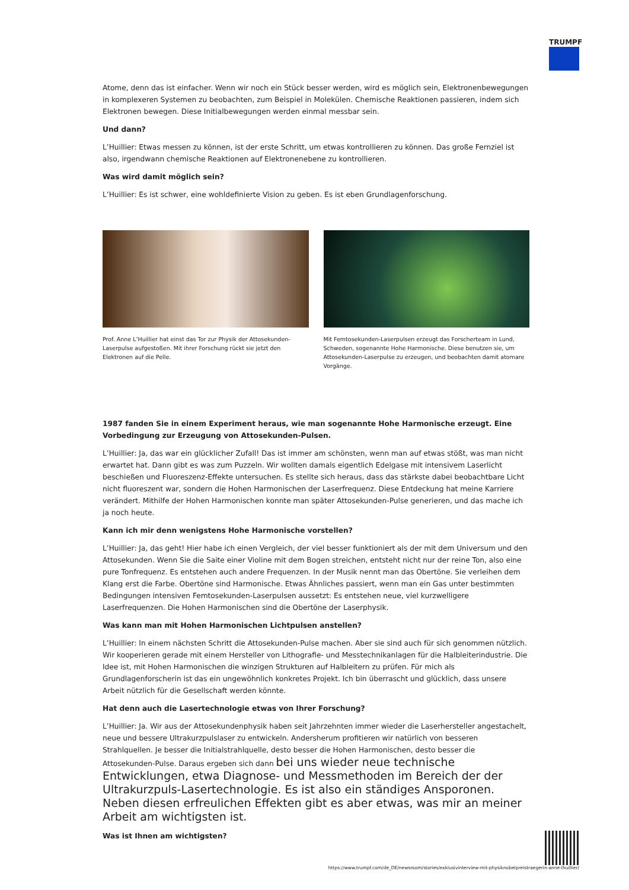TRUMPF
Atome, denn das ist einfacher. Wenn wir noch ein Stück besser werden, wird es möglich sein, Elektronenbewegungen in komplexeren Systemen zu beobachten, zum Beispiel in Molekülen. Chemische Reaktionen passieren, indem sich Elektronen bewegen. Diese Initialbewegungen werden einmal messbar sein.
Und dann?
L’Huillier: Etwas messen zu können, ist der erste Schritt, um etwas kontrollieren zu können. Das große Fernziel ist also, irgendwann chemische Reaktionen auf Elektronenebene zu kontrollieren.
Was wird damit möglich sein?
L’Huillier: Es ist schwer, eine wohldefinierte Vision zu geben. Es ist eben Grundlagenforschung.
Prof. Anne L’Huillier hat einst das Tor zur Physik der Attosekunden-Laserpulse aufgestoßen. Mit ihrer Forschung rückt sie jetzt den Elektronen auf die Pelle.
Mit Femtosekunden-Laserpulsen erzeugt das Forscherteam in Lund, Schweden, sogenannte Hohe Harmonische. Diese benutzen sie, um Attosekunden-Laserpulse zu erzeugen, und beobachten damit atomare Vorgänge.
1987 fanden Sie in einem Experiment heraus, wie man sogenannte Hohe Harmonische erzeugt. Eine Vorbedingung zur Erzeugung von Attosekunden-Pulsen.
L’Huillier: Ja, das war ein glücklicher Zufall! Das ist immer am schönsten, wenn man auf etwas stößt, was man nicht erwartet hat. Dann gibt es was zum Puzzeln. Wir wollten damals eigentlich Edelgase mit intensivem Laserlicht beschießen und Fluoreszenz-Effekte untersuchen. Es stellte sich heraus, dass das stärkste dabei beobachtbare Licht nicht fluoreszent war, sondern die Hohen Harmonischen der Laserfrequenz. Diese Entdeckung hat meine Karriere verändert. Mithilfe der Hohen Harmonischen konnte man später Attosekunden-Pulse generieren, und das mache ich ja noch heute.
Kann ich mir denn wenigstens Hohe Harmonische vorstellen?
L’Huillier: Ja, das geht! Hier habe ich einen Vergleich, der viel besser funktioniert als der mit dem Universum und den Attosekunden. Wenn Sie die Saite einer Violine mit dem Bogen streichen, entsteht nicht nur der reine Ton, also eine pure Tonfrequenz. Es entstehen auch andere Frequenzen. In der Musik nennt man das Obertöne. Sie verleihen dem Klang erst die Farbe. Obertöne sind Harmonische. Etwas Ähnliches passiert, wenn man ein Gas unter bestimmten Bedingungen intensiven Femtosekunden-Laserpulsen aussetzt: Es entstehen neue, viel kurzwelligere Laserfrequenzen. Die Hohen Harmonischen sind die Obertöne der Laserphysik.
Was kann man mit Hohen Harmonischen Lichtpulsen anstellen?
L’Huillier: In einem nächsten Schritt die Attosekunden-Pulse machen. Aber sie sind auch für sich genommen nützlich. Wir kooperieren gerade mit einem Hersteller von Lithografie- und Messtechnikanlagen für die Halbleiterindustrie. Die Idee ist, mit Hohen Harmonischen die winzigen Strukturen auf Halbleitern zu prüfen. Für mich als Grundlagenforscherin ist das ein ungewöhnlich konkretes Projekt. Ich bin überrascht und glücklich, dass unsere Arbeit nützlich für die Gesellschaft werden könnte.
Hat denn auch die Lasertechnologie etwas von Ihrer Forschung?
L’Huillier: Ja. Wir aus der Attosekundenphysik haben seit Jahrzehnten immer wieder die Laserhersteller angestachelt, neue und bessere Ultrakurzpulslaser zu entwickeln. Andersherum profitieren wir natürlich von besseren Strahlquellen. Je besser die Initialstrahlquelle, desto besser die Hohen Harmonischen, desto besser die Attosekunden-Pulse. Daraus ergeben sich dann bei uns wieder neue technische Entwicklungen, etwa Diagnose- und Messmethoden im Bereich der der Ultrakurzpuls-Lasertechnologie. Es ist also ein ständiges Ansporonen. Neben diesen erfreulichen Effekten gibt es aber etwas, was mir an meiner Arbeit am wichtigsten ist.
Was ist Ihnen am wichtigsten?
https://www.trumpf.com/de_DE/newsroom/stories/exklusivinterview-mit-physiknobelpreistraegerin-anne-lhuillier/